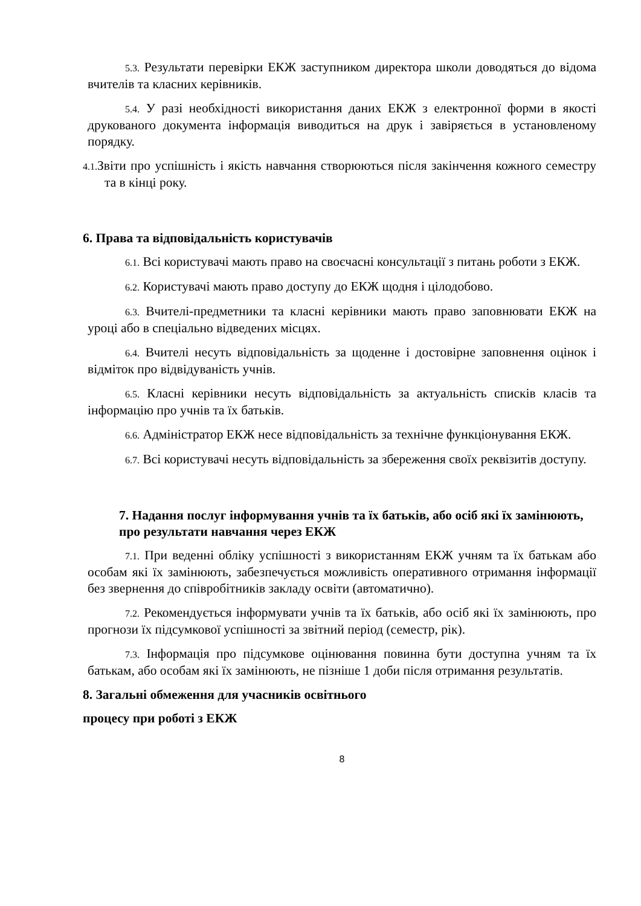5.3. Результати перевірки ЕКЖ заступником директора школи доводяться до відома вчителів та класних керівників.
5.4. У разі необхідності використання даних ЕКЖ з електронної форми в якості друкованого документа інформація виводиться на друк і завіряється в установленому порядку.
4.1. Звіти про успішність і якість навчання створюються після закінчення кожного семестру та в кінці року.
6. Права та відповідальність користувачів
6.1. Всі користувачі мають право на своєчасні консультації з питань роботи з ЕКЖ.
6.2. Користувачі мають право доступу до ЕКЖ щодня і цілодобово.
6.3. Вчителі-предметники та класні керівники мають право заповнювати ЕКЖ на уроці або в спеціально відведених місцях.
6.4. Вчителі несуть відповідальність за щоденне і достовірне заповнення оцінок і відміток про відвідуваність учнів.
6.5. Класні керівники несуть відповідальність за актуальність списків класів та інформацію про учнів та їх батьків.
6.6. Адміністратор ЕКЖ несе відповідальність за технічне функціонування ЕКЖ.
6.7. Всі користувачі несуть відповідальність за збереження своїх реквізитів доступу.
7. Надання послуг інформування учнів та їх батьків, або осіб які їх замінюють, про результати навчання через ЕКЖ
7.1. При веденні обліку успішності з використанням ЕКЖ учням та їх батькам або особам які їх замінюють, забезпечується можливість оперативного отримання інформації без звернення до співробітників закладу освіти (автоматично).
7.2. Рекомендується інформувати учнів та їх батьків, або осіб які їх замінюють, про прогнози їх підсумкової успішності за звітний період (семестр, рік).
7.3. Інформація про підсумкове оцінювання повинна бути доступна учням та їх батькам, або особам які їх замінюють, не пізніше 1 доби після отримання результатів.
8. Загальні обмеження для учасників освітнього
процесу при роботі з ЕКЖ
8